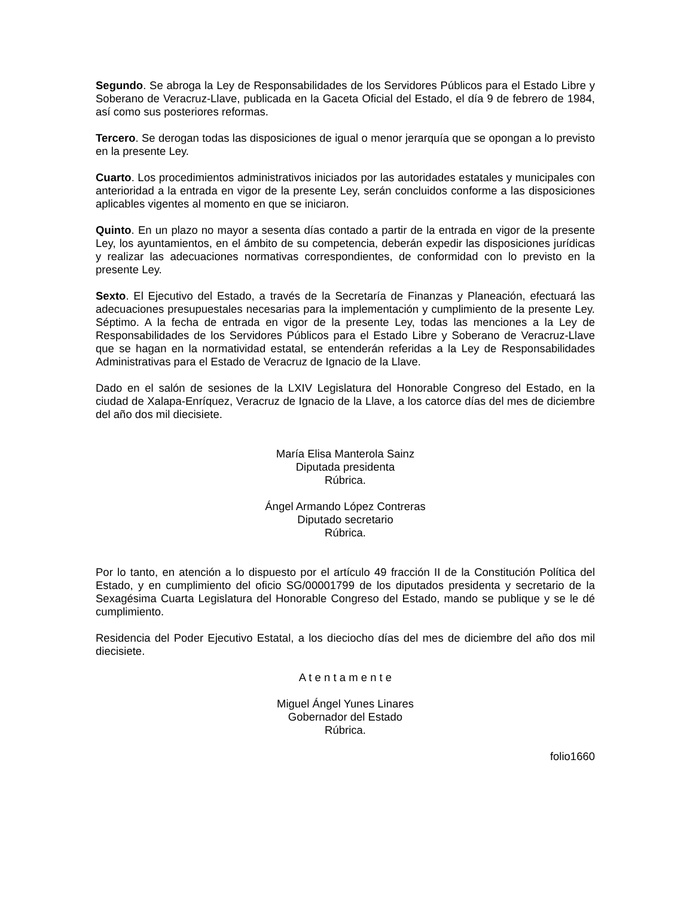Segundo. Se abroga la Ley de Responsabilidades de los Servidores Públicos para el Estado Libre y Soberano de Veracruz-Llave, publicada en la Gaceta Oficial del Estado, el día 9 de febrero de 1984, así como sus posteriores reformas.
Tercero. Se derogan todas las disposiciones de igual o menor jerarquía que se opongan a lo previsto en la presente Ley.
Cuarto. Los procedimientos administrativos iniciados por las autoridades estatales y municipales con anterioridad a la entrada en vigor de la presente Ley, serán concluidos conforme a las disposiciones aplicables vigentes al momento en que se iniciaron.
Quinto. En un plazo no mayor a sesenta días contado a partir de la entrada en vigor de la presente Ley, los ayuntamientos, en el ámbito de su competencia, deberán expedir las disposiciones jurídicas y realizar las adecuaciones normativas correspondientes, de conformidad con lo previsto en la presente Ley.
Sexto. El Ejecutivo del Estado, a través de la Secretaría de Finanzas y Planeación, efectuará las adecuaciones presupuestales necesarias para la implementación y cumplimiento de la presente Ley. Séptimo. A la fecha de entrada en vigor de la presente Ley, todas las menciones a la Ley de Responsabilidades de los Servidores Públicos para el Estado Libre y Soberano de Veracruz-Llave que se hagan en la normatividad estatal, se entenderán referidas a la Ley de Responsabilidades Administrativas para el Estado de Veracruz de Ignacio de la Llave.
Dado en el salón de sesiones de la LXIV Legislatura del Honorable Congreso del Estado, en la ciudad de Xalapa-Enríquez, Veracruz de Ignacio de la Llave, a los catorce días del mes de diciembre del año dos mil diecisiete.
María Elisa Manterola Sainz
Diputada presidenta
Rúbrica.
Ángel Armando López Contreras
Diputado secretario
Rúbrica.
Por lo tanto, en atención a lo dispuesto por el artículo 49 fracción II de la Constitución Política del Estado, y en cumplimiento del oficio SG/00001799 de los diputados presidenta y secretario de la Sexagésima Cuarta Legislatura del Honorable Congreso del Estado, mando se publique y se le dé cumplimiento.
Residencia del Poder Ejecutivo Estatal, a los dieciocho días del mes de diciembre del año dos mil diecisiete.
A t e n t a m e n t e
Miguel Ángel Yunes Linares
Gobernador del Estado
Rúbrica.
folio1660